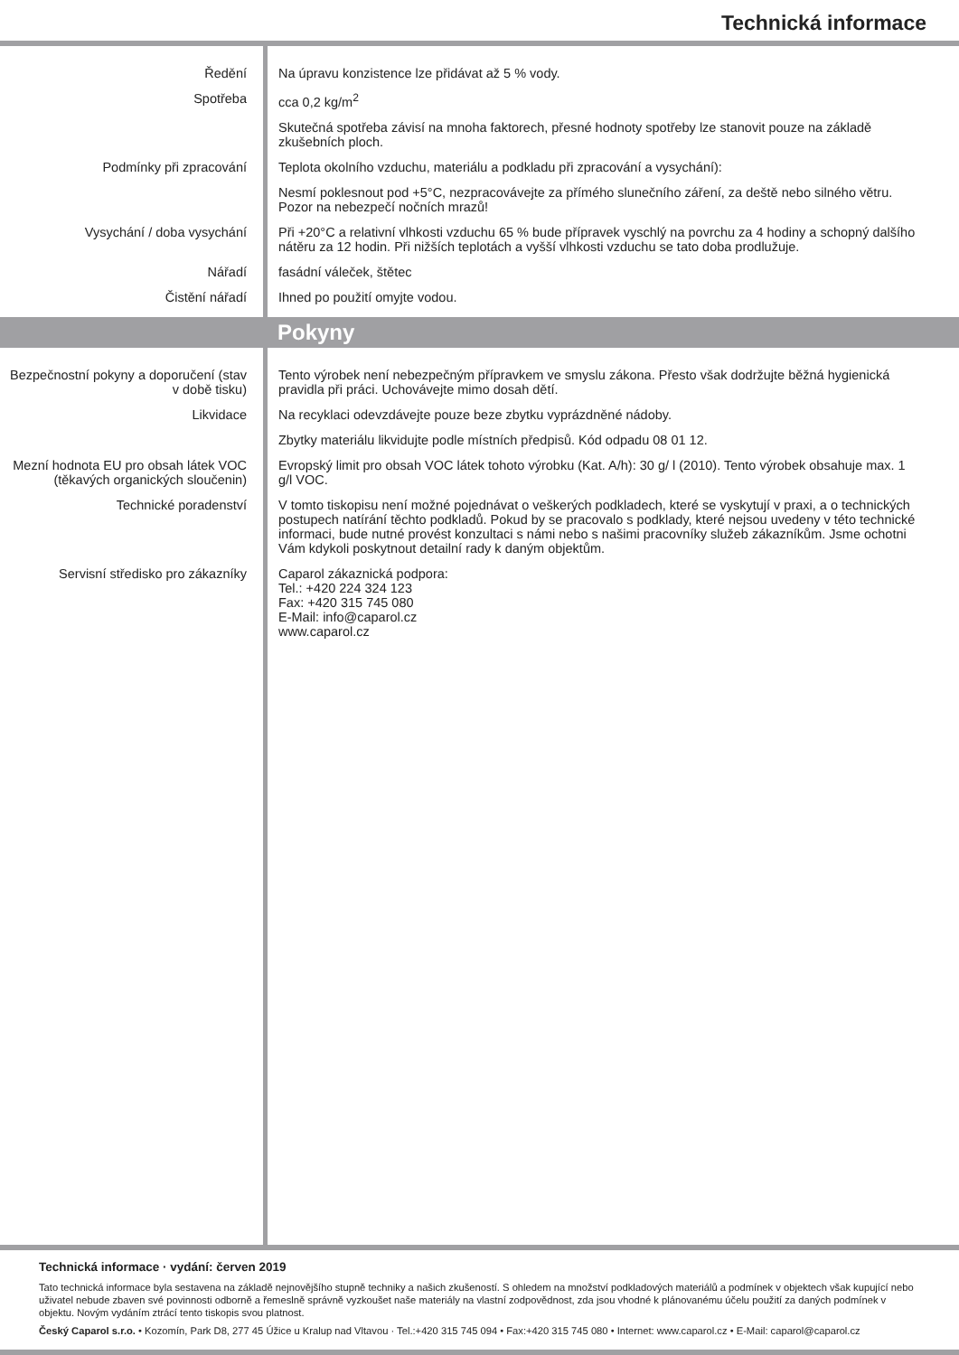Technická informace
Ředění Na úpravu konzistence lze přidávat až 5 % vody.
Spotřeba cca 0,2 kg/m<sup>2</sup>
Skutečná spotřeba závisí na mnoha faktorech, přesné hodnoty spotřeby lze stanovit pouze na základě zkušebních ploch.
Podmínky při zpracování Teplota okolního vzduchu, materiálu a podkladu při zpracování a vysychání):
Nesmí poklesnout pod +5°C, nezpracovávejte za přímého slunečního záření, za deště nebo silného větru. Pozor na nebezpečí nočních mrazů!
Vysychání / doba vysychání Při +20°C a relativní vlhkosti vzduchu 65 % bude přípravek vyschlý na povrchu za 4 hodiny a schopný dalšího nátěru za 12 hodin. Při nižších teplotách a vyšší vlhkosti vzduchu se tato doba prodlužuje.
Nářadí fasádní váleček, štětec
Čistění nářadí Ihned po použití omyjte vodou.
Pokyny
Bezpečnostní pokyny a doporučení (stav v době tisku)
Tento výrobek není nebezpečným přípravkem ve smyslu zákona. Přesto však dodržujte běžná hygienická pravidla při práci. Uchovávejte mimo dosah dětí.
Likvidace Na recyklaci odevzdávejte pouze beze zbytku vyprázdněné nádoby.
Zbytky materiálu likvidujte podle místních předpisů. Kód odpadu 08 01 12.
Mezní hodnota EU pro obsah látek VOC (těkavých organických sloučenin)
Evropský limit pro obsah VOC látek tohoto výrobku (Kat. A/h): 30 g/ l (2010). Tento výrobek obsahuje max. 1 g/l VOC.
Technické poradenství V tomto tiskopisu není možné pojednávat o veškerých podkladech, které se vyskytují v praxi, a o technických postupech natírání těchto podkladů. Pokud by se pracovalo s podklady, které nejsou uvedeny v této technické informaci, bude nutné provést konzultaci s námi nebo s našimi pracovníky služeb zákazníkům. Jsme ochotni Vám kdykoli poskytnout detailní rady k daným objektům.
Servisní středisko pro zákazníky
Caparol zákaznická podpora:
Tel.: +420 224 324 123
Fax: +420 315 745 080
E-Mail: info@caparol.cz
www.caparol.cz
Technická informace · vydání: červen 2019
Tato technická informace byla sestavena na základě nejnovějšího stupně techniky a našich zkušeností. S ohledem na množství podkladových materiálů a podmínek v objektech však kupující nebo uživatel nebude zbaven své povinnosti odborně a řemeslně správně vyzkoušet naše materiály na vlastní zodpovědnost, zda jsou vhodné k plánovanému účelu použití za daných podmínek v objektu. Novým vydáním ztrácí tento tiskopis svou platnost.
Český Caparol s.r.o. • Kozomín, Park D8, 277 45 Úžice u Kralup nad Vltavou · Tel.:+420 315 745 094 • Fax:+420 315 745 080 • Internet: www.caparol.cz • E-Mail: caparol@caparol.cz